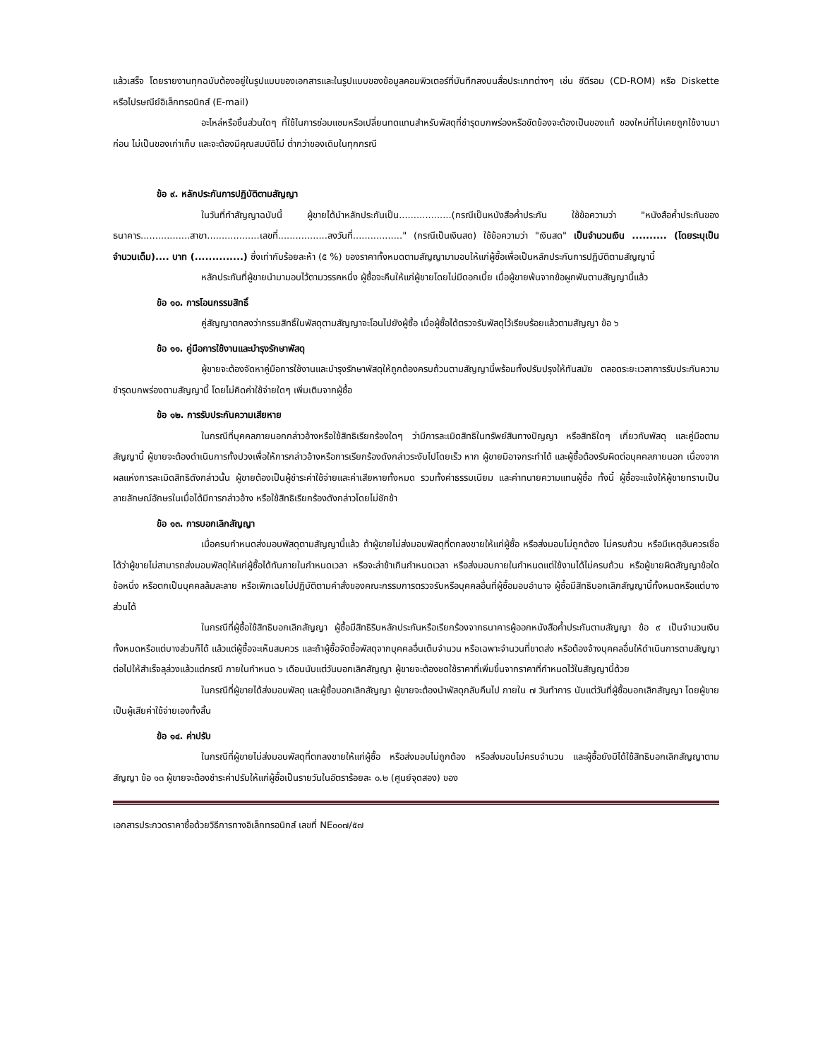แล้วเสร็จ โดยรายงานทุกฉบับต้องอยู่ในรูปแบบของเอกสารและในรูปแบบของข้อมูลคอมพิวเตอร์ที่บันทึกลงบนสื่อประเภทต่างๆ เช่น ซีดีรอม (CD-ROM) หรือ Diskette หรือไปรษณีย์อิเล็กทรอนิกส์ (E-mail)
อะไหล่หรือชิ้นส่วนใดๆ ที่ใช้ในการซ่อมแซมหรือเปลี่ยนทดแทนสำหรับพัสดุที่ชำรุดบกพร่องหรือขัดข้องจะต้องเป็นของแท้ ของใหม่ที่ไม่เคยถูกใช้งานมาก่อน ไม่เป็นของเก่าเก็บ และจะต้องมีคุณสมบัติไม่ ต่ำกว่าของเดิมในทุกกรณี
ข้อ ๙. หลักประกันการปฏิบัติตามสัญญา
ในวันที่ทำสัญญาฉบับนี้ ผู้ขายได้นำหลักประกันเป็น..................(กรณีเป็นหนังสือค้ำประกัน ใช้ข้อความว่า "หนังสือค้ำประกันของธนาคาร.................สาขา..................เลขที่.................ลงวันที่................." (กรณีเป็นเงินสด) ใช้ข้อความว่า "เงินสด" เป็นจำนวนเงิน .......... (โดยระบุเป็นจำนวนเต็ม).... บาท (..............) ซึ่งเท่ากับร้อยละห้า (๕ %) ของราคาทั้งหมดตามสัญญามามอบให้แก่ผู้ซื้อเพื่อเป็นหลักประกันการปฏิบัติตามสัญญานี้
หลักประกันที่ผู้ขายนำมามอบไว้ตามวรรคหนึ่ง ผู้ซื้อจะคืนให้แก่ผู้ขายโดยไม่มีดอกเบี้ย เมื่อผู้ขายพ้นจากข้อผูกพันตามสัญญานี้แล้ว
ข้อ ๑๐. การโอนกรรมสิทธิ์
คู่สัญญาตกลงว่ากรรมสิทธิ์ในพัสดุตามสัญญาจะโอนไปยังผู้ซื้อ เมื่อผู้ซื้อได้ตรวจรับพัสดุไว้เรียบร้อยแล้วตามสัญญา ข้อ ๖
ข้อ ๑๑. คู่มือการใช้งานและบำรุงรักษาพัสดุ
ผู้ขายจะต้องจัดหาคู่มือการใช้งานและบำรุงรักษาพัสดุให้ถูกต้องครบถ้วนตามสัญญานี้พร้อมทั้งปรับปรุงให้ทันสมัย ตลอดระยะเวลาการรับประกันความชำรุดบกพร่องตามสัญญานี้ โดยไม่คิดค่าใช้จ่ายใดๆ เพิ่มเติมจากผู้ซื้อ
ข้อ ๑๒. การรับประกันความเสียหาย
ในกรณีที่บุคคลภายนอกกล่าวอ้างหรือใช้สิทธิเรียกร้องใดๆ ว่ามีการละเมิดสิทธิในทรัพย์สินทางปัญญา หรือสิทธิใดๆ เกี่ยวกับพัสดุ และคู่มือตามสัญญานี้ ผู้ขายจะต้องดำเนินการทั้งปวงเพื่อให้การกล่าวอ้างหรือการเรียกร้องดังกล่าวระงับไปโดยเร็ว หาก ผู้ขายมิอาจกระทำได้ และผู้ซื้อต้องรับผิดต่อบุคคลภายนอก เนื่องจากผลแห่งการละเมิดสิทธิดังกล่าวนั้น ผู้ขายต้องเป็นผู้ชำระค่าใช้จ่ายและค่าเสียหายทั้งหมด รวมทั้งค่าธรรมเนียม และค่าทนายความแทนผู้ซื้อ ทั้งนี้ ผู้ซื้อจะแจ้งให้ผู้ขายทราบเป็นลายลักษณ์อักษรในเมื่อได้มีการกล่าวอ้าง หรือใช้สิทธิเรียกร้องดังกล่าวโดยไม่ชักช้า
ข้อ ๑๓. การบอกเลิกสัญญา
เมื่อครบกำหนดส่งมอบพัสดุตามสัญญานี้แล้ว ถ้าผู้ขายไม่ส่งมอบพัสดุที่ตกลงขายให้แก่ผู้ซื้อ หรือส่งมอบไม่ถูกต้อง ไม่ครบถ้วน หรือมีเหตุอันควรเชื่อได้ว่าผู้ขายไม่สามารถส่งมอบพัสดุให้แก่ผู้ซื้อได้ทันภายในกำหนดเวลา หรือจะล่าช้าเกินกำหนดเวลา หรือส่งมอบภายในกำหนดแต่ใช้งานได้ไม่ครบถ้วน หรือผู้ขายผิดสัญญาข้อใดข้อหนึ่ง หรือตกเป็นบุคคลล้มละลาย หรือเพิกเฉยไม่ปฏิบัติตามคำสั่งของคณะกรรมการตรวจรับหรือบุคคลอื่นที่ผู้ซื้อมอบอำนาจ ผู้ซื้อมีสิทธิบอกเลิกสัญญานี้ทั้งหมดหรือแต่บางส่วนได้
ในกรณีที่ผู้ซื้อใช้สิทธิบอกเลิกสัญญา ผู้ซื้อมีสิทธิริบหลักประกันหรือเรียกร้องจากธนาคารผู้ออกหนังสือค้ำประกันตามสัญญา ข้อ ๙ เป็นจำนวนเงินทั้งหมดหรือแต่บางส่วนก็ได้ แล้วแต่ผู้ซื้อจะเห็นสมควร และถ้าผู้ซื้อจัดซื้อพัสดุจากบุคคลอื่นเต็มจำนวน หรือเฉพาะจำนวนที่ขาดส่ง หรือต้องจ้างบุคคลอื่นให้ดำเนินการตามสัญญาต่อไปให้สำเร็จลุล่วงแล้วแต่กรณี ภายในกำหนด ๖ เดือนนับแต่วันบอกเลิกสัญญา ผู้ขายจะต้องชดใช้ราคาที่เพิ่มขึ้นจากราคาที่กำหนดไว้ในสัญญานี้ด้วย
ในกรณีที่ผู้ขายได้ส่งมอบพัสดุ และผู้ซื้อบอกเลิกสัญญา ผู้ขายจะต้องนำพัสดุกลับคืนไป ภายใน ๗ วันทำการ นับแต่วันที่ผู้ซื้อบอกเลิกสัญญา โดยผู้ขายเป็นผู้เสียค่าใช้จ่ายเองทั้งสิ้น
ข้อ ๑๔. ค่าปรับ
ในกรณีที่ผู้ขายไม่ส่งมอบพัสดุที่ตกลงขายให้แก่ผู้ซื้อ หรือส่งมอบไม่ถูกต้อง หรือส่งมอบไม่ครบจำนวน และผู้ซื้อยังมิได้ใช้สิทธิบอกเลิกสัญญาตามสัญญา ข้อ ๑๓ ผู้ขายจะต้องชำระค่าปรับให้แก่ผู้ซื้อเป็นรายวันในอัตราร้อยละ ๐.๒ (ศูนย์จุดสอง) ของ
เอกสารประกวดราคาซื้อด้วยวิธีการทางอิเล็กทรอนิกส์ เลขที่ NE๐๐๗/๕๗